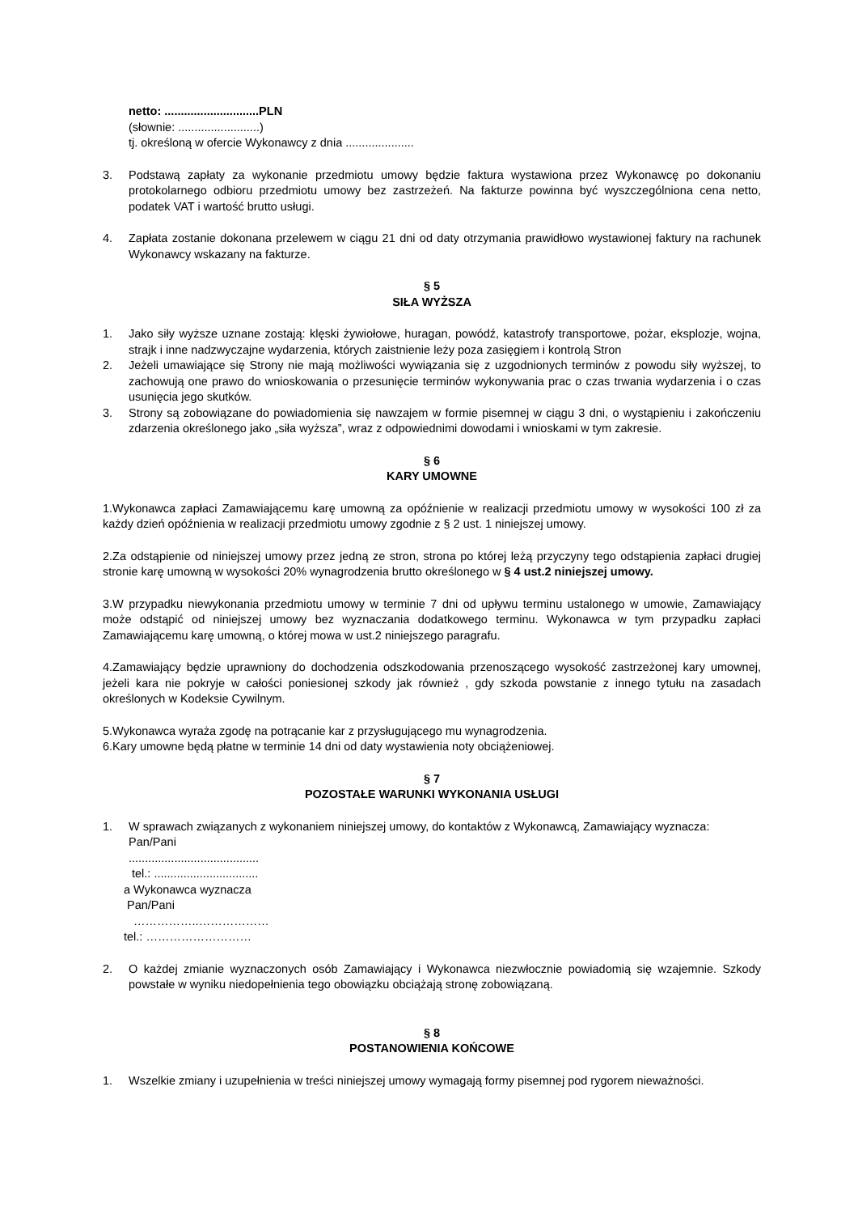netto: .............................PLN
(słownie: .........................)
tj. określoną w ofercie Wykonawcy z dnia .....................
3. Podstawą zapłaty za wykonanie przedmiotu umowy będzie faktura wystawiona przez Wykonawcę po dokonaniu protokolarnego odbioru przedmiotu umowy bez zastrzeżeń. Na fakturze powinna być wyszczególniona cena netto, podatek VAT i wartość brutto usługi.
4. Zapłata zostanie dokonana przelewem w ciągu 21 dni od daty otrzymania prawidłowo wystawionej faktury na rachunek Wykonawcy wskazany na fakturze.
§ 5
SIŁA WYŻSZA
1. Jako siły wyższe uznane zostają: klęski żywiołowe, huragan, powódź, katastrofy transportowe, pożar, eksplozje, wojna, strajk i inne nadzwyczajne wydarzenia, których zaistnienie leży poza zasięgiem i kontrolą Stron
2. Jeżeli umawiające się Strony nie mają możliwości wywiązania się z uzgodnionych terminów z powodu siły wyższej, to zachowują one prawo do wnioskowania o przesunięcie terminów wykonywania prac o czas trwania wydarzenia i o czas usunięcia jego skutków.
3. Strony są zobowiązane do powiadomienia się nawzajem w formie pisemnej w ciągu 3 dni, o wystąpieniu i zakończeniu zdarzenia określonego jako „siła wyższa”, wraz z odpowiednimi dowodami i wnioskami w tym zakresie.
§ 6
KARY UMOWNE
1.Wykonawca zapłaci Zamawiającemu karę umowną za opóźnienie w realizacji przedmiotu umowy w wysokości 100 zł za każdy dzień opóźnienia w realizacji przedmiotu umowy zgodnie z § 2 ust. 1 niniejszej umowy.
2.Za odstąpienie od niniejszej umowy przez jedną ze stron, strona po której leżą przyczyny tego odstąpienia zapłaci drugiej stronie karę umowną w wysokości 20% wynagrodzenia brutto określonego w § 4 ust.2 niniejszej umowy.
3.W przypadku niewykonania przedmiotu umowy w terminie 7 dni od upływu terminu ustalonego w umowie, Zamawiający może odstąpić od niniejszej umowy bez wyznaczania dodatkowego terminu. Wykonawca w tym przypadku zapłaci Zamawiającemu karę umowną, o której mowa w ust.2 niniejszego paragrafu.
4.Zamawiający będzie uprawniony do dochodzenia odszkodowania przenoszącego wysokość zastrzeżonej kary umownej, jeżeli kara nie pokryje w całości poniesionej szkody jak również , gdy szkoda powstanie z innego tytułu na zasadach określonych w Kodeksie Cywilnym.
5.Wykonawca wyraża zgodę na potrącanie kar z przysługującego mu wynagrodzenia.
6.Kary umowne będą płatne w terminie 14 dni od daty wystawienia noty obciążeniowej.
§ 7
POZOSTAŁE WARUNKI WYKONANIA USŁUGI
1. W sprawach związanych z wykonaniem niniejszej umowy, do kontaktów z Wykonawcą, Zamawiający wyznacza:
Pan/Pani
........................................
tel.: ................................
a Wykonawca wyznacza
Pan/Pani
……………..………………
tel.: ………………………
2. O każdej zmianie wyznaczonych osób Zamawiający i Wykonawca niezwłocznie powiadomią się wzajemnie. Szkody powstałe w wyniku niedopełnienia tego obowiązku obciążają stronę zobowiązaną.
§ 8
POSTANOWIENIA KOŃCOWE
1. Wszelkie zmiany i uzupełnienia w treści niniejszej umowy wymagają formy pisemnej pod rygorem nieważności.